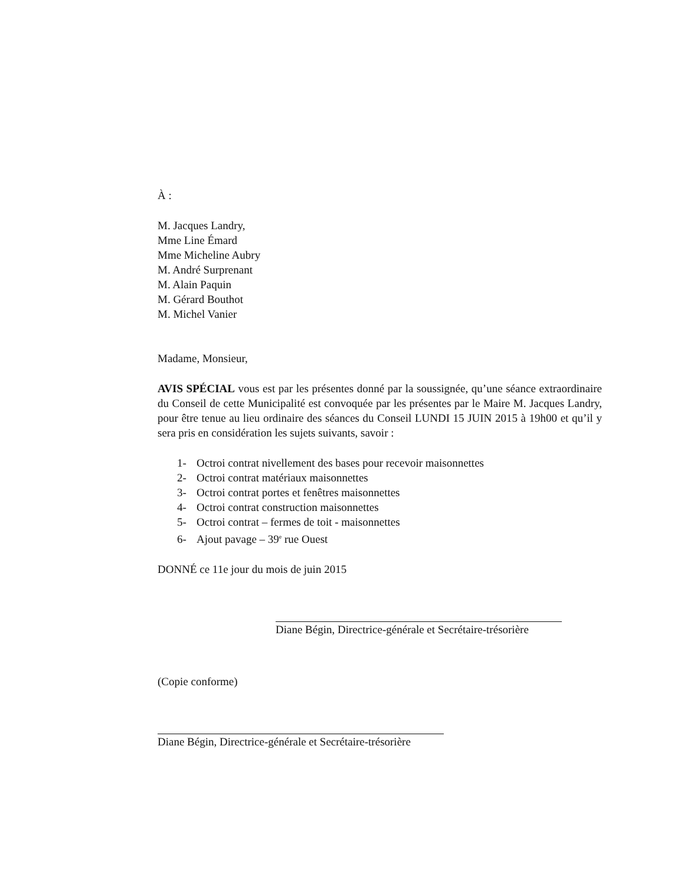À :
M. Jacques Landry,
Mme Line Émard
Mme Micheline Aubry
M. André Surprenant
M. Alain Paquin
M. Gérard Bouthot
M. Michel Vanier
Madame, Monsieur,
AVIS SPÉCIAL vous est par les présentes donné par la soussignée, qu’une séance extraordinaire du Conseil de cette Municipalité est convoquée par les présentes par le Maire M. Jacques Landry, pour être tenue au lieu ordinaire des séances du Conseil LUNDI 15 JUIN 2015 à 19h00 et qu’il y sera pris en considération les sujets suivants, savoir :
1- Octroi contrat nivellement des bases pour recevoir maisonnettes
2- Octroi contrat matériaux maisonnettes
3- Octroi contrat portes et fenêtres maisonnettes
4- Octroi contrat construction maisonnettes
5- Octroi contrat – fermes de toit - maisonnettes
6- Ajout pavage – 39<sup>e</sup> rue Ouest
DONNÉ ce 11e jour du mois de juin 2015
Diane Bégin, Directrice-générale et Secrétaire-trésorière
(Copie conforme)
Diane Bégin, Directrice-générale et Secrétaire-trésorière